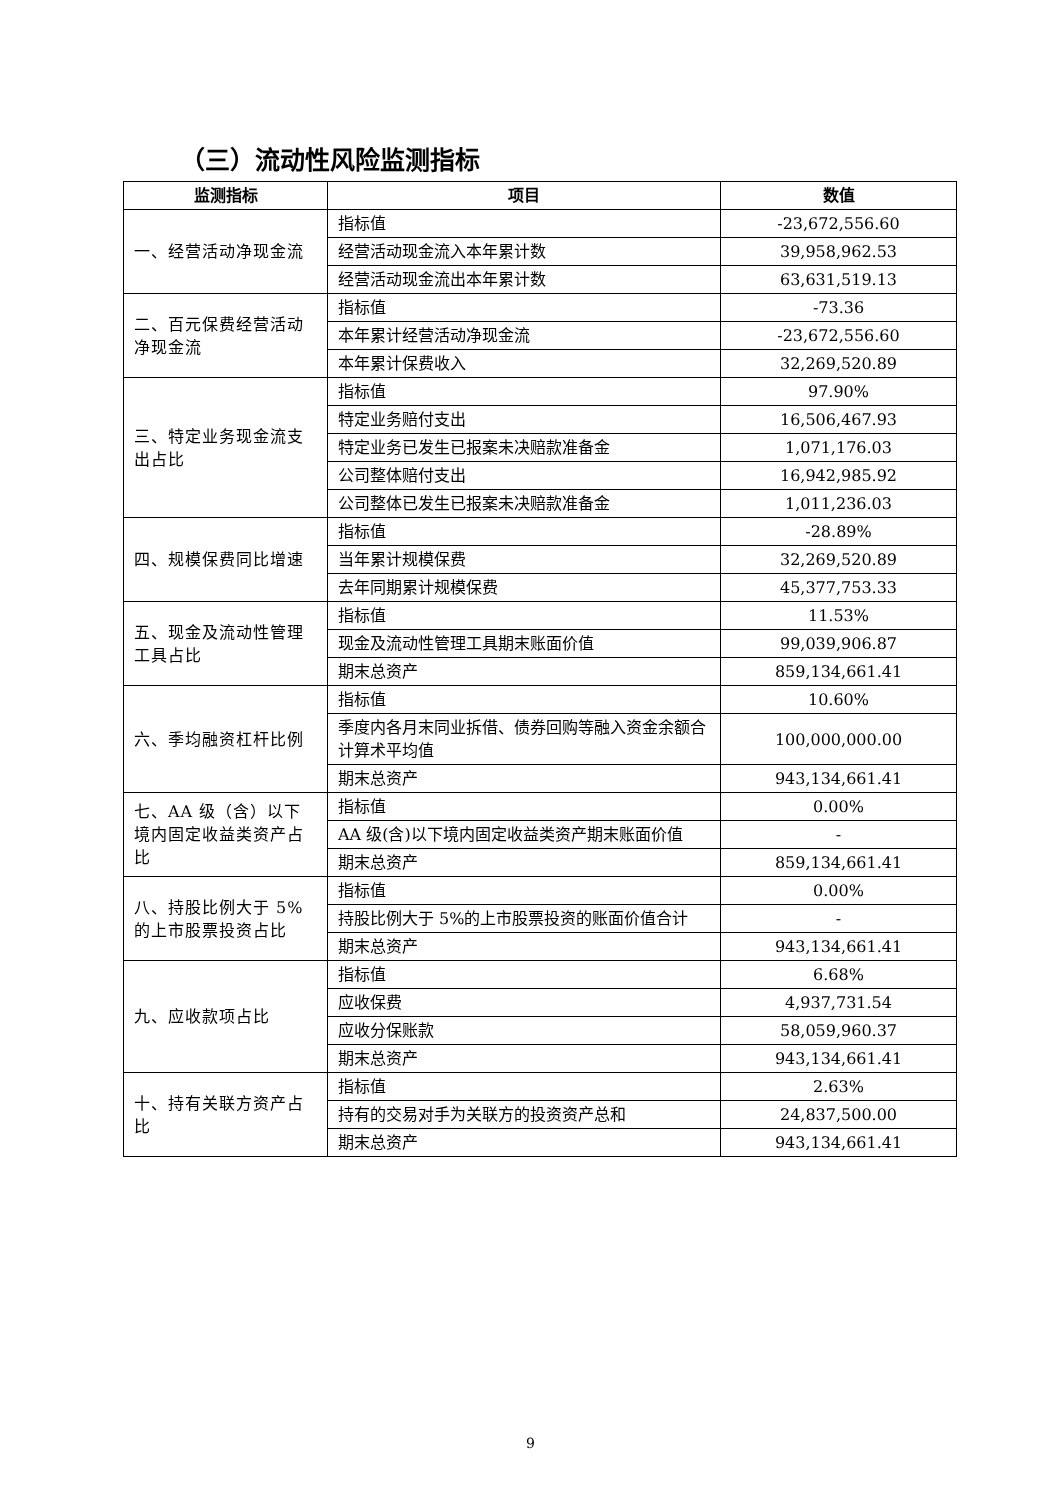（三）流动性风险监测指标
| 监测指标 | 项目 | 数值 |
| --- | --- | --- |
| 一、经营活动净现金流 | 指标值 | -23,672,556.60 |
| | 经营活动现金流入本年累计数 | 39,958,962.53 |
| | 经营活动现金流出本年累计数 | 63,631,519.13 |
| 二、百元保费经营活动净现金流 | 指标值 | -73.36 |
| | 本年累计经营活动净现金流 | -23,672,556.60 |
| | 本年累计保费收入 | 32,269,520.89 |
| 三、特定业务现金流支出占比 | 指标值 | 97.90% |
| | 特定业务赔付支出 | 16,506,467.93 |
| | 特定业务已发生已报案未决赔款准备金 | 1,071,176.03 |
| | 公司整体赔付支出 | 16,942,985.92 |
| | 公司整体已发生已报案未决赔款准备金 | 1,011,236.03 |
| 四、规模保费同比增速 | 指标值 | -28.89% |
| | 当年累计规模保费 | 32,269,520.89 |
| | 去年同期累计规模保费 | 45,377,753.33 |
| 五、现金及流动性管理工具占比 | 指标值 | 11.53% |
| | 现金及流动性管理工具期末账面价值 | 99,039,906.87 |
| | 期末总资产 | 859,134,661.41 |
| 六、季均融资杠杆比例 | 指标值 | 10.60% |
| | 季度内各月末同业拆借、债券回购等融入资金余额合计算术平均值 | 100,000,000.00 |
| | 期末总资产 | 943,134,661.41 |
| 七、AA 级（含）以下境内固定收益类资产占比 | 指标值 | 0.00% |
| | AA 级(含)以下境内固定收益类资产期末账面价值 | - |
| | 期末总资产 | 859,134,661.41 |
| 八、持股比例大于 5%的上市股票投资占比 | 指标值 | 0.00% |
| | 持股比例大于 5%的上市股票投资的账面价值合计 | - |
| | 期末总资产 | 943,134,661.41 |
| 九、应收款项占比 | 指标值 | 6.68% |
| | 应收保费 | 4,937,731.54 |
| | 应收分保账款 | 58,059,960.37 |
| | 期末总资产 | 943,134,661.41 |
| 十、持有关联方资产占比 | 指标值 | 2.63% |
| | 持有的交易对手为关联方的投资资产总和 | 24,837,500.00 |
| | 期末总资产 | 943,134,661.41 |
9